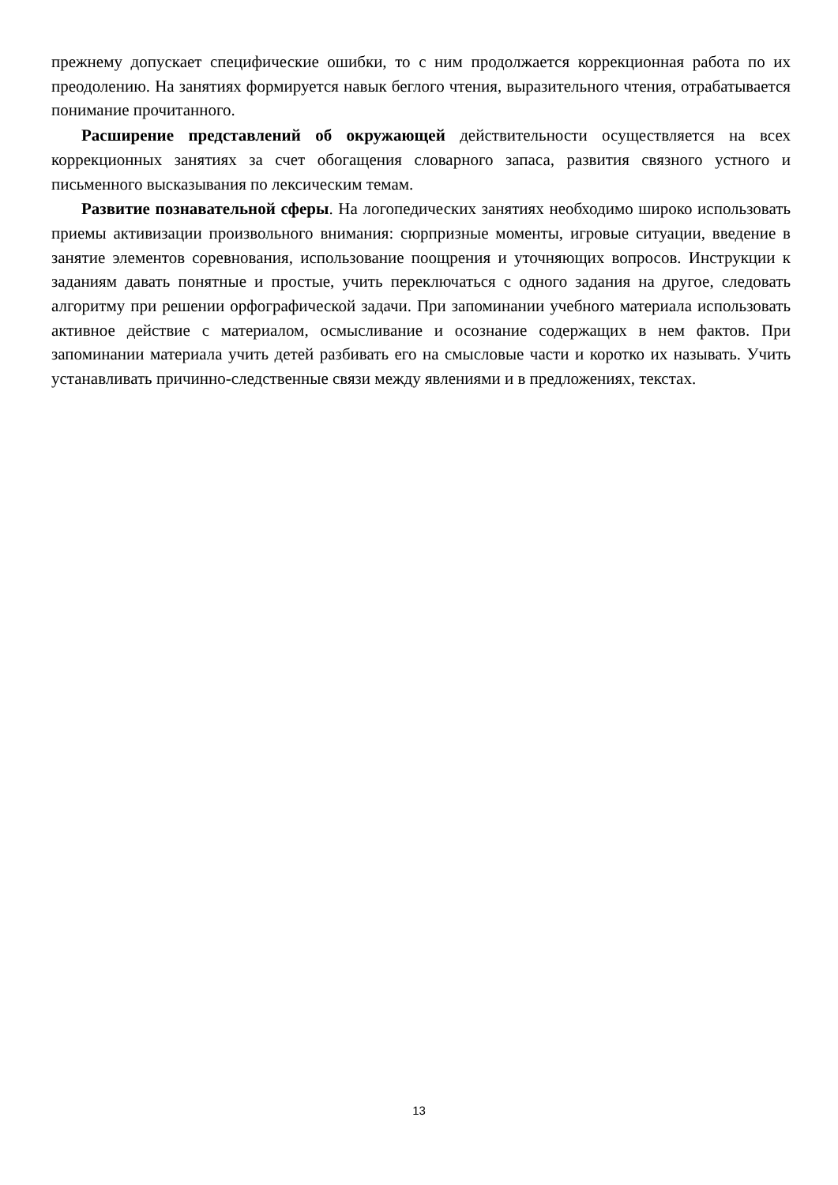прежнему допускает специфические ошибки, то с ним продолжается коррекционная работа по их преодолению. На занятиях формируется навык беглого чтения, выразительного чтения, отрабатывается понимание прочитанного.
Расширение представлений об окружающей действительности осуществляется на всех коррекционных занятиях за счет обогащения словарного запаса, развития связного устного и письменного высказывания по лексическим темам.
Развитие познавательной сферы. На логопедических занятиях необходимо широко использовать приемы активизации произвольного внимания: сюрпризные моменты, игровые ситуации, введение в занятие элементов соревнования, использование поощрения и уточняющих вопросов. Инструкции к заданиям давать понятные и простые, учить переключаться с одного задания на другое, следовать алгоритму при решении орфографической задачи. При запоминании учебного материала использовать активное действие с материалом, осмысливание и осознание содержащих в нем фактов. При запоминании материала учить детей разбивать его на смысловые части и коротко их называть. Учить устанавливать причинно-следственные связи между явлениями и в предложениях, текстах.
13